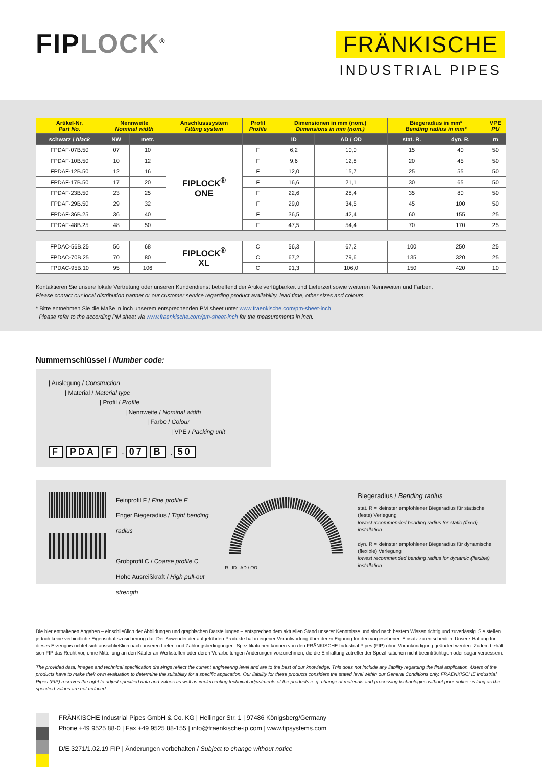FIPLOCK<sup>®</sup>
FRÄNKISCHE
INDUSTRIAL PIPES
| Artikel-Nr. Part No. | Nennweite Nominal width | | Anschlusssystem Fitting system | Profil Profile | Dimensionen in mm (nom.) Dimensions in mm (nom.) | | Biegeradius in mm* Bending radius in mm* | | VPE PU |
| --- | --- | --- | --- | --- | --- | --- | --- | --- | --- |
| schwarz / black | NW | metr. | | | ID | AD / OD | stat. R. | dyn. R. | m |
| FPDAF-07B.50 | 07 | 10 | FIPLOCK<sup>®</sup> ONE | F | 6,2 | 10,0 | 15 | 40 | 50 |
| FPDAF-10B.50 | 10 | 12 | | F | 9,6 | 12,8 | 20 | 45 | 50 |
| FPDAF-12B.50 | 12 | 16 | | F | 12,0 | 15,7 | 25 | 55 | 50 |
| FPDAF-17B.50 | 17 | 20 | | F | 16,6 | 21,1 | 30 | 65 | 50 |
| FPDAF-23B.50 | 23 | 25 | | F | 22,6 | 28,4 | 35 | 80 | 50 |
| FPDAF-29B.50 | 29 | 32 | | F | 29,0 | 34,5 | 45 | 100 | 50 |
| FPDAF-36B.25 | 36 | 40 | | F | 36,5 | 42,4 | 60 | 155 | 25 |
| FPDAF-48B.25 | 48 | 50 | | F | 47,5 | 54,4 | 70 | 170 | 25 |
| FPDAC-56B.25 | 56 | 68 | FIPLOCK<sup>®</sup> XL | C | 56,3 | 67,2 | 100 | 250 | 25 |
| FPDAC-70B.25 | 70 | 80 | | C | 67,2 | 79,6 | 135 | 320 | 25 |
| FPDAC-95B.10 | 95 | 106 | | C | 91,3 | 106,0 | 150 | 420 | 10 |
Kontaktieren Sie unsere lokale Vertretung oder unseren Kundendienst betreffend der Artikelverfügbarkeit und Lieferzeit sowie weiteren Nennweiten und Farben.
Please contact our local distribution partner or our customer service regarding product availability, lead time, other sizes and colours.
* Bitte entnehmen Sie die Maße in inch unserem entsprechenden PM sheet unter www.fraenkische.com/pm-sheet-inch
Please refer to the according PM sheet via www.fraenkische.com/pm-sheet-inch for the measurements in inch.
Nummernschlüssel / Number code:
| Auslegung / Construction
| Material / Material type
| Profil / Profile
| Nennweite / Nominal width
| Farbe / Colour
| VPE / Packing unit
F PDA F - 07 B . 50
Feinprofil F / Fine profile F
Enger Biegeradius / Tight bending radius
Grobprofil C / Coarse profile C
Hohe Ausreißkraft / High pull-out strength
R ID AD / OD
Biegeradius / Bending radius
stat. R = kleinster empfohlener Biegeradius für statische (feste) Verlegung
lowest recommended bending radius for static (fixed) installation
dyn. R = kleinster empfohlener Biegeradius für dynamische (flexible) Verlegung
lowest recommended bending radius for dynamic (flexible) installation
Die hier enthaltenen Angaben – einschließlich der Abbildungen und graphischen Darstellungen – entsprechen dem aktuellen Stand unserer Kenntnisse und sind nach bestem Wissen richtig und zuverlässig. Sie stellen jedoch keine verbindliche Eigenschaftszusicherung dar. Der Anwender der aufgeführten Produkte hat in eigener Verantwortung über deren Eignung für den vorgesehenen Einsatz zu entscheiden. Unsere Haftung für dieses Erzeugnis richtet sich ausschließlich nach unseren Liefer- und Zahlungsbedingungen. Spezifikationen können von den FRÄNKISCHE Industrial Pipes (FIP) ohne Vorankündigung geändert werden. Zudem behält sich FIP das Recht vor, ohne Mitteilung an den Käufer an Werkstoffen oder deren Verarbeitungen Änderungen vorzunehmen, die die Einhaltung zutreffender Spezifikationen nicht beeinträchtigen oder sogar verbessern.
The provided data, images and technical specification drawings reflect the current engineering level and are to the best of our knowledge. This does not include any liability regarding the final application. Users of the products have to make their own evaluation to determine the suitability for a specific application. Our liability for these products considers the stated level within our General Conditions only. FRAENKISCHE Industrial Pipes (FIP) reserves the right to adjust specified data and values as well as implementing technical adjustments of the products e. g. change of materials and processing technologies without prior notice as long as the specified values are not reduced.
FRÄNKISCHE Industrial Pipes GmbH & Co. KG | Hellinger Str. 1 | 97486 Königsberg/Germany
Phone +49 9525 88-0 | Fax +49 9525 88-155 | info@fraenkische-ip.com | www.fipsystems.com
D/E.3271/1.02.19 FIP | Änderungen vorbehalten / Subject to change without notice